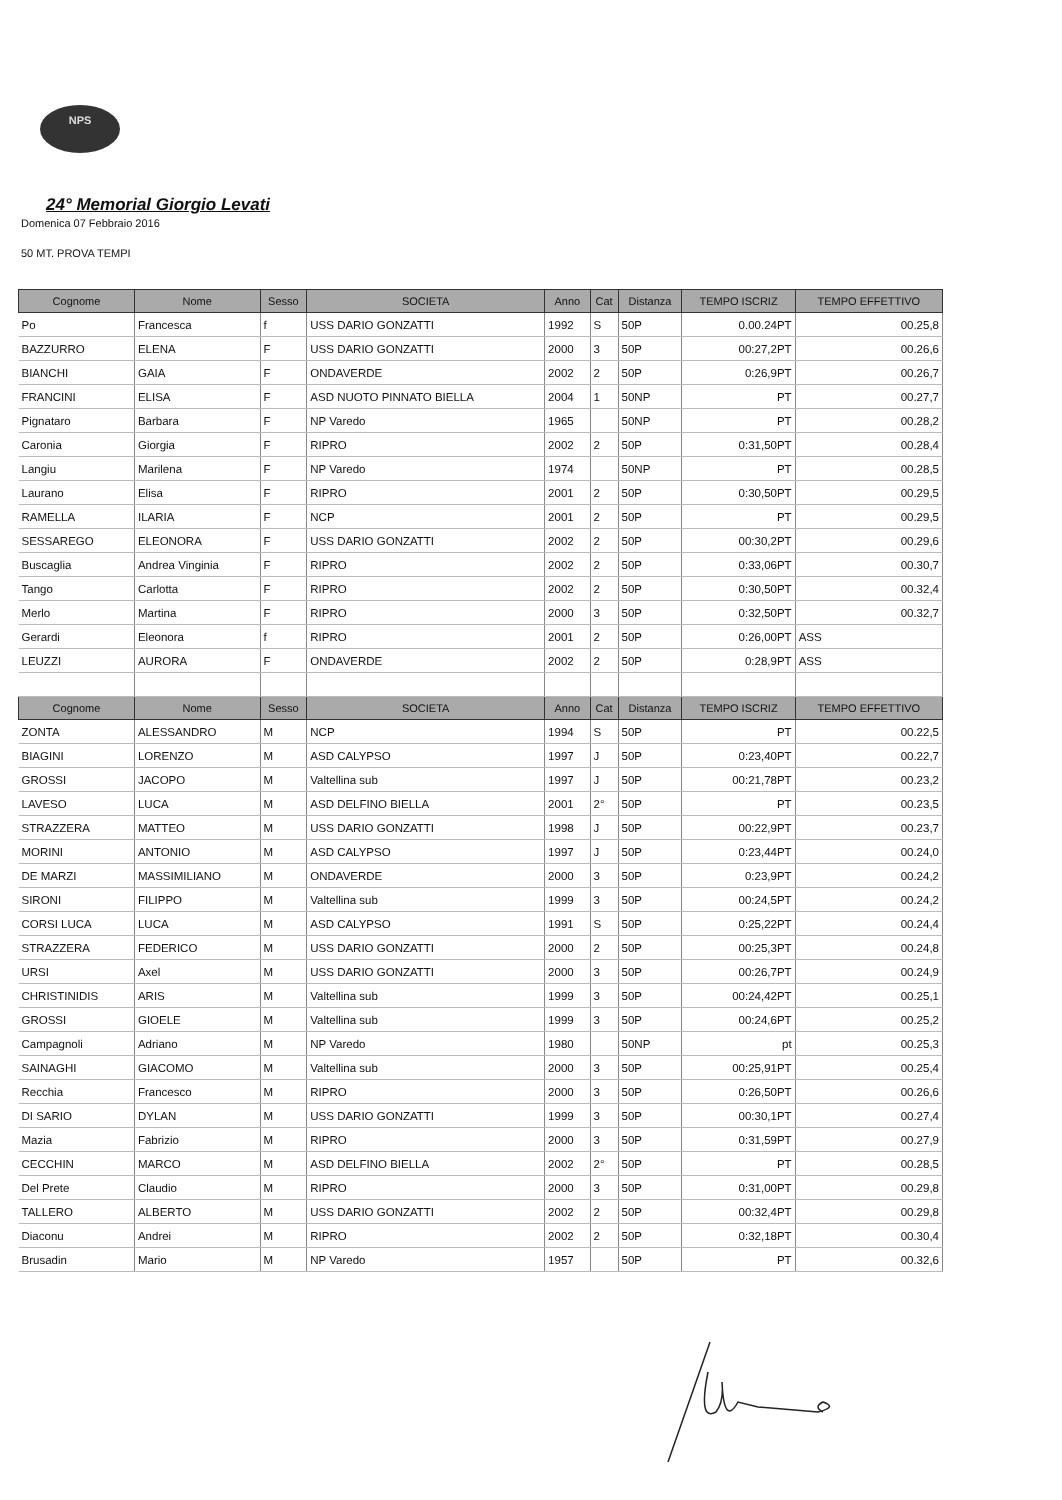NPS
24° Memorial Giorgio Levati
Domenica 07 Febbraio 2016
50 MT. PROVA TEMPI
| Cognome | Nome | Sesso | SOCIETA | Anno | Cat | Distanza | TEMPO ISCRIZ | TEMPO EFFETTIVO |
| --- | --- | --- | --- | --- | --- | --- | --- | --- |
| Po | Francesca | f | USS DARIO GONZATTI | 1992 | S | 50P | 0.00.24PT | 00.25,8 |
| BAZZURRO | ELENA | F | USS DARIO GONZATTI | 2000 | 3 | 50P | 00:27,2PT | 00.26,6 |
| BIANCHI | GAIA | F | ONDAVERDE | 2002 | 2 | 50P | 0:26,9PT | 00.26,7 |
| FRANCINI | ELISA | F | ASD NUOTO PINNATO BIELLA | 2004 | 1 | 50NP | PT | 00.27,7 |
| Pignataro | Barbara | F | NP Varedo | 1965 | | 50NP | PT | 00.28,2 |
| Caronia | Giorgia | F | RIPRO | 2002 | 2 | 50P | 0:31,50PT | 00.28,4 |
| Langiu | Marilena | F | NP Varedo | 1974 | | 50NP | PT | 00.28,5 |
| Laurano | Elisa | F | RIPRO | 2001 | 2 | 50P | 0:30,50PT | 00.29,5 |
| RAMELLA | ILARIA | F | NCP | 2001 | 2 | 50P | PT | 00.29,5 |
| SESSAREGO | ELEONORA | F | USS DARIO GONZATTI | 2002 | 2 | 50P | 00:30,2PT | 00.29,6 |
| Buscaglia | Andrea Vinginia | F | RIPRO | 2002 | 2 | 50P | 0:33,06PT | 00.30,7 |
| Tango | Carlotta | F | RIPRO | 2002 | 2 | 50P | 0:30,50PT | 00.32,4 |
| Merlo | Martina | F | RIPRO | 2000 | 3 | 50P | 0:32,50PT | 00.32,7 |
| Gerardi | Eleonora | f | RIPRO | 2001 | 2 | 50P | 0:26,00PT | ASS |
| LEUZZI | AURORA | F | ONDAVERDE | 2002 | 2 | 50P | 0:28,9PT | ASS |
| Cognome | Nome | Sesso | SOCIETA | Anno | Cat | Distanza | TEMPO ISCRIZ | TEMPO EFFETTIVO |
| ZONTA | ALESSANDRO | M | NCP | 1994 | S | 50P | PT | 00.22,5 |
| BIAGINI | LORENZO | M | ASD CALYPSO | 1997 | J | 50P | 0:23,40PT | 00.22,7 |
| GROSSI | JACOPO | M | Valtellina sub | 1997 | J | 50P | 00:21,78PT | 00.23,2 |
| LAVESO | LUCA | M | ASD DELFINO BIELLA | 2001 | 2° | 50P | PT | 00.23,5 |
| STRAZZERA | MATTEO | M | USS DARIO GONZATTI | 1998 | J | 50P | 00:22,9PT | 00.23,7 |
| MORINI | ANTONIO | M | ASD CALYPSO | 1997 | J | 50P | 0:23,44PT | 00.24,0 |
| DE MARZI | MASSIMILIANO | M | ONDAVERDE | 2000 | 3 | 50P | 0:23,9PT | 00.24,2 |
| SIRONI | FILIPPO | M | Valtellina sub | 1999 | 3 | 50P | 00:24,5PT | 00.24,2 |
| CORSI LUCA | LUCA | M | ASD CALYPSO | 1991 | S | 50P | 0:25,22PT | 00.24,4 |
| STRAZZERA | FEDERICO | M | USS DARIO GONZATTI | 2000 | 2 | 50P | 00:25,3PT | 00.24,8 |
| URSI | Axel | M | USS DARIO GONZATTI | 2000 | 3 | 50P | 00:26,7PT | 00.24,9 |
| CHRISTINIDIS | ARIS | M | Valtellina sub | 1999 | 3 | 50P | 00:24,42PT | 00.25,1 |
| GROSSI | GIOELE | M | Valtellina sub | 1999 | 3 | 50P | 00:24,6PT | 00.25,2 |
| Campagnoli | Adriano | M | NP Varedo | 1980 | | 50NP | pt | 00.25,3 |
| SAINAGHI | GIACOMO | M | Valtellina sub | 2000 | 3 | 50P | 00:25,91PT | 00.25,4 |
| Recchia | Francesco | M | RIPRO | 2000 | 3 | 50P | 0:26,50PT | 00.26,6 |
| DI SARIO | DYLAN | M | USS DARIO GONZATTI | 1999 | 3 | 50P | 00:30,1PT | 00.27,4 |
| Mazia | Fabrizio | M | RIPRO | 2000 | 3 | 50P | 0:31,59PT | 00.27,9 |
| CECCHIN | MARCO | M | ASD DELFINO BIELLA | 2002 | 2° | 50P | PT | 00.28,5 |
| Del Prete | Claudio | M | RIPRO | 2000 | 3 | 50P | 0:31,00PT | 00.29,8 |
| TALLERO | ALBERTO | M | USS DARIO GONZATTI | 2002 | 2 | 50P | 00:32,4PT | 00.29,8 |
| Diaconu | Andrei | M | RIPRO | 2002 | 2 | 50P | 0:32,18PT | 00.30,4 |
| Brusadin | Mario | M | NP Varedo | 1957 | | 50P | PT | 00.32,6 |